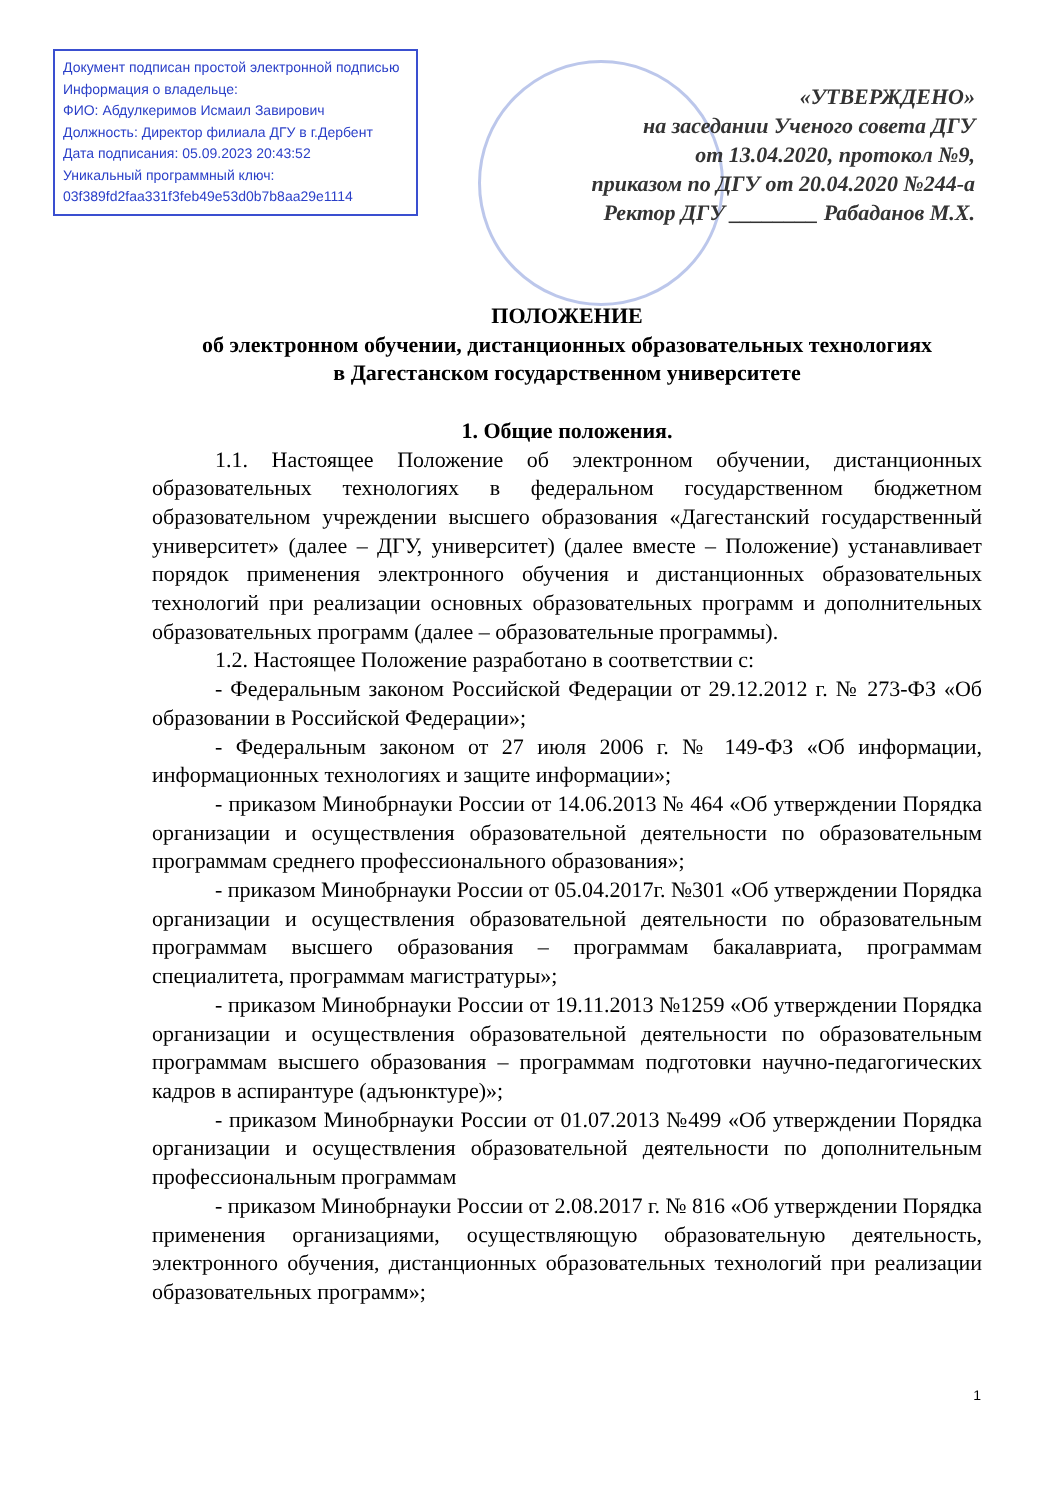Документ подписан простой электронной подписью
Информация о владельце:
ФИО: Абдулкеримов Исмаил Завирович
Должность: Директор филиала ДГУ в г.Дербент
Дата подписания: 05.09.2023 20:43:52
Уникальный программный ключ:
03f389fd2faa331f3feb49e53d0b7b8aa29e1114
«УТВЕРЖДЕНО»
на заседании Ученого совета ДГУ
от 13.04.2020, протокол №9,
приказом по ДГУ от 20.04.2020 №244-а
Ректор ДГУ ________ Рабаданов М.Х.
ПОЛОЖЕНИЕ
об электронном обучении, дистанционных образовательных технологиях
в Дагестанском государственном университете
1. Общие положения.
1.1. Настоящее Положение об электронном обучении, дистанционных образовательных технологиях в федеральном государственном бюджетном образовательном учреждении высшего образования «Дагестанский государственный университет» (далее – ДГУ, университет) (далее вместе – Положение) устанавливает порядок применения электронного обучения и дистанционных образовательных технологий при реализации основных образовательных программ и дополнительных образовательных программ (далее – образовательные программы).
1.2. Настоящее Положение разработано в соответствии с:
- Федеральным законом Российской Федерации от 29.12.2012 г. № 273-ФЗ «Об образовании в Российской Федерации»;
- Федеральным законом от 27 июля 2006 г. № 149-ФЗ «Об информации, информационных технологиях и защите информации»;
- приказом Минобрнауки России от 14.06.2013 № 464 «Об утверждении Порядка организации и осуществления образовательной деятельности по образовательным программам среднего профессионального образования»;
- приказом Минобрнауки России от 05.04.2017г. №301 «Об утверждении Порядка организации и осуществления образовательной деятельности по образовательным программам высшего образования – программам бакалавриата, программам специалитета, программам магистратуры»;
- приказом Минобрнауки России от 19.11.2013 №1259 «Об утверждении Порядка организации и осуществления образовательной деятельности по образовательным программам высшего образования – программам подготовки научно-педагогических кадров в аспирантуре (адъюнктуре)»;
- приказом Минобрнауки России от 01.07.2013 №499 «Об утверждении Порядка организации и осуществления образовательной деятельности по дополнительным профессиональным программам
- приказом Минобрнауки России от 2.08.2017 г. № 816 «Об утверждении Порядка применения организациями, осуществляющую образовательную деятельность, электронного обучения, дистанционных образовательных технологий при реализации образовательных программ»;
1